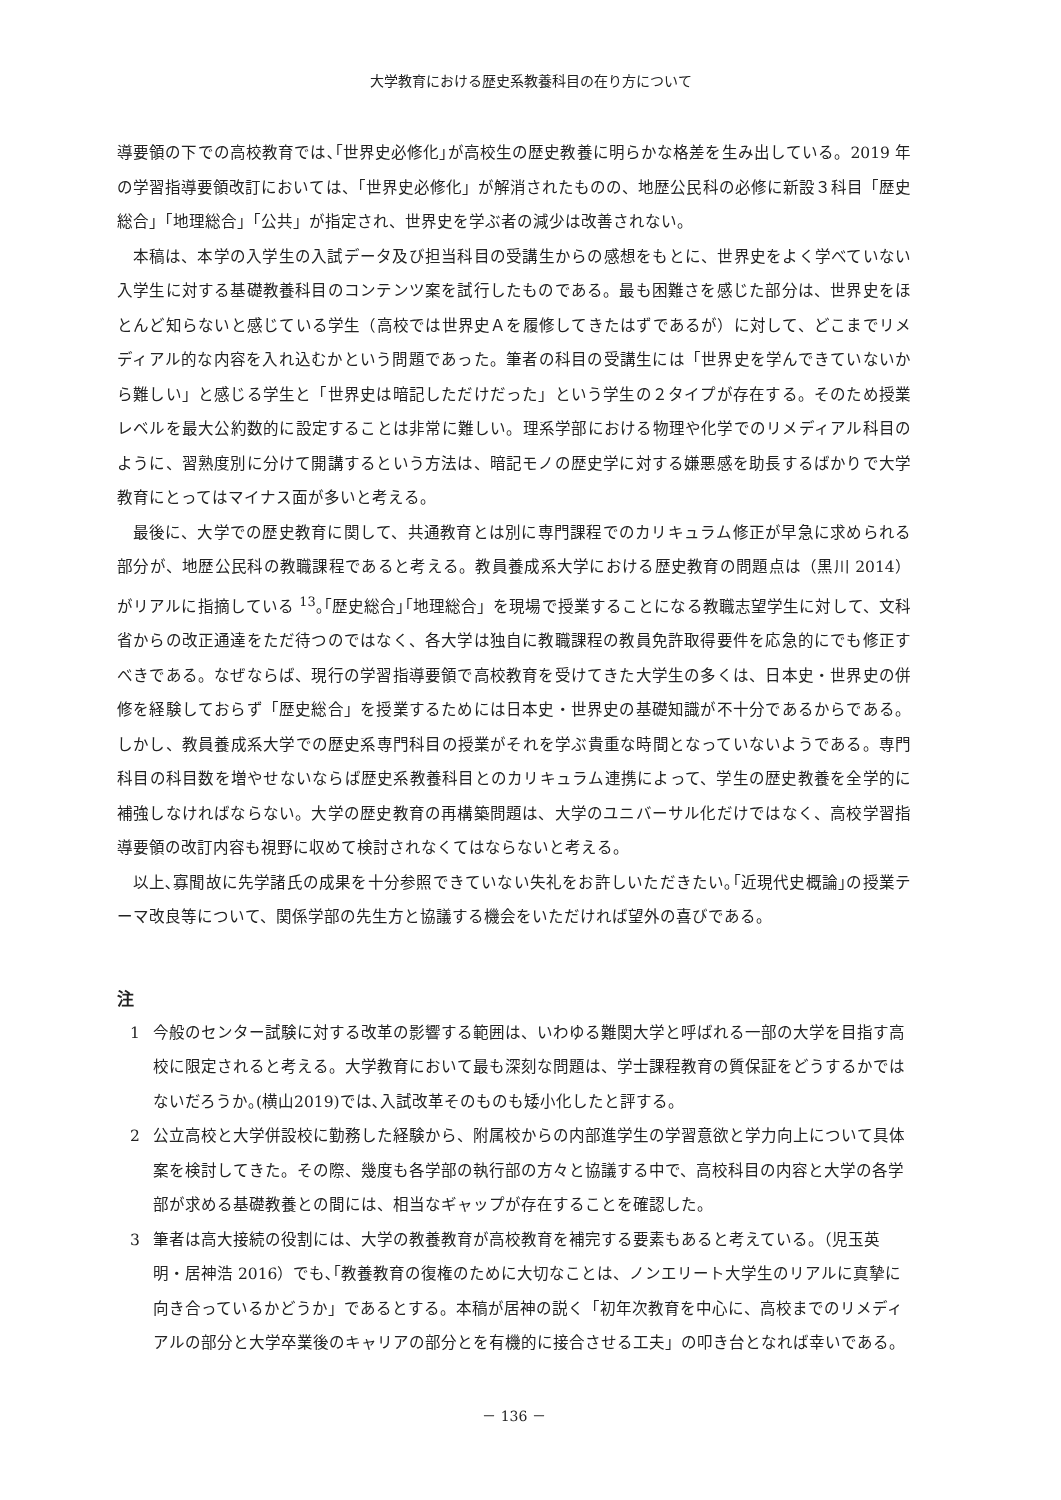大学教育における歴史系教養科目の在り方について
導要領の下での高校教育では､｢世界史必修化｣が高校生の歴史教養に明らかな格差を生み出している。2019 年の学習指導要領改訂においては、「世界史必修化」が解消されたものの、地歴公民科の必修に新設３科目「歴史総合」「地理総合」「公共」が指定され、世界史を学ぶ者の減少は改善されない。
本稿は、本学の入学生の入試データ及び担当科目の受講生からの感想をもとに、世界史をよく学べていない入学生に対する基礎教養科目のコンテンツ案を試行したものである。最も困難さを感じた部分は、世界史をほとんど知らないと感じている学生（高校では世界史Ａを履修してきたはずであるが）に対して、どこまでリメディアル的な内容を入れ込むかという問題であった。筆者の科目の受講生には「世界史を学んできていないから難しい」と感じる学生と「世界史は暗記しただけだった」という学生の２タイプが存在する。そのため授業レベルを最大公約数的に設定することは非常に難しい。理系学部における物理や化学でのリメディアル科目のように、習熟度別に分けて開講するという方法は、暗記モノの歴史学に対する嫌悪感を助長するばかりで大学教育にとってはマイナス面が多いと考える。
最後に、大学での歴史教育に関して、共通教育とは別に専門課程でのカリキュラム修正が早急に求められる部分が、地歴公民科の教職課程であると考える。教員養成系大学における歴史教育の問題点は（黒川 2014）がリアルに指摘している <sup>13</sup>｡｢歴史総合｣｢地理総合」を現場で授業することになる教職志望学生に対して、文科省からの改正通達をただ待つのではなく、各大学は独自に教職課程の教員免許取得要件を応急的にでも修正すべきである。なぜならば、現行の学習指導要領で高校教育を受けてきた大学生の多くは、日本史・世界史の併修を経験しておらず「歴史総合」を授業するためには日本史・世界史の基礎知識が不十分であるからである。しかし、教員養成系大学での歴史系専門科目の授業がそれを学ぶ貴重な時間となっていないようである。専門科目の科目数を増やせないならば歴史系教養科目とのカリキュラム連携によって、学生の歴史教養を全学的に補強しなければならない。大学の歴史教育の再構築問題は、大学のユニバーサル化だけではなく、高校学習指導要領の改訂内容も視野に収めて検討されなくてはならないと考える。
以上､寡聞故に先学諸氏の成果を十分参照できていない失礼をお許しいただきたい｡｢近現代史概論｣の授業テーマ改良等について、関係学部の先生方と協議する機会をいただければ望外の喜びである。
注
1 今般のセンター試験に対する改革の影響する範囲は、いわゆる難関大学と呼ばれる一部の大学を目指す高校に限定されると考える。大学教育において最も深刻な問題は、学士課程教育の質保証をどうするかではないだろうか｡(横山2019)では､入試改革そのものも矮小化したと評する。
2 公立高校と大学併設校に勤務した経験から、附属校からの内部進学生の学習意欲と学力向上について具体案を検討してきた。その際、幾度も各学部の執行部の方々と協議する中で、高校科目の内容と大学の各学部が求める基礎教養との間には、相当なギャップが存在することを確認した。
3 筆者は高大接続の役割には、大学の教養教育が高校教育を補完する要素もあると考えている。（児玉英明・居神浩 2016）でも､｢教養教育の復権のために大切なことは、ノンエリート大学生のリアルに真摯に向き合っているかどうか」であるとする。本稿が居神の説く「初年次教育を中心に、高校までのリメディアルの部分と大学卒業後のキャリアの部分とを有機的に接合させる工夫」の叩き台となれば幸いである。
－ 136 －